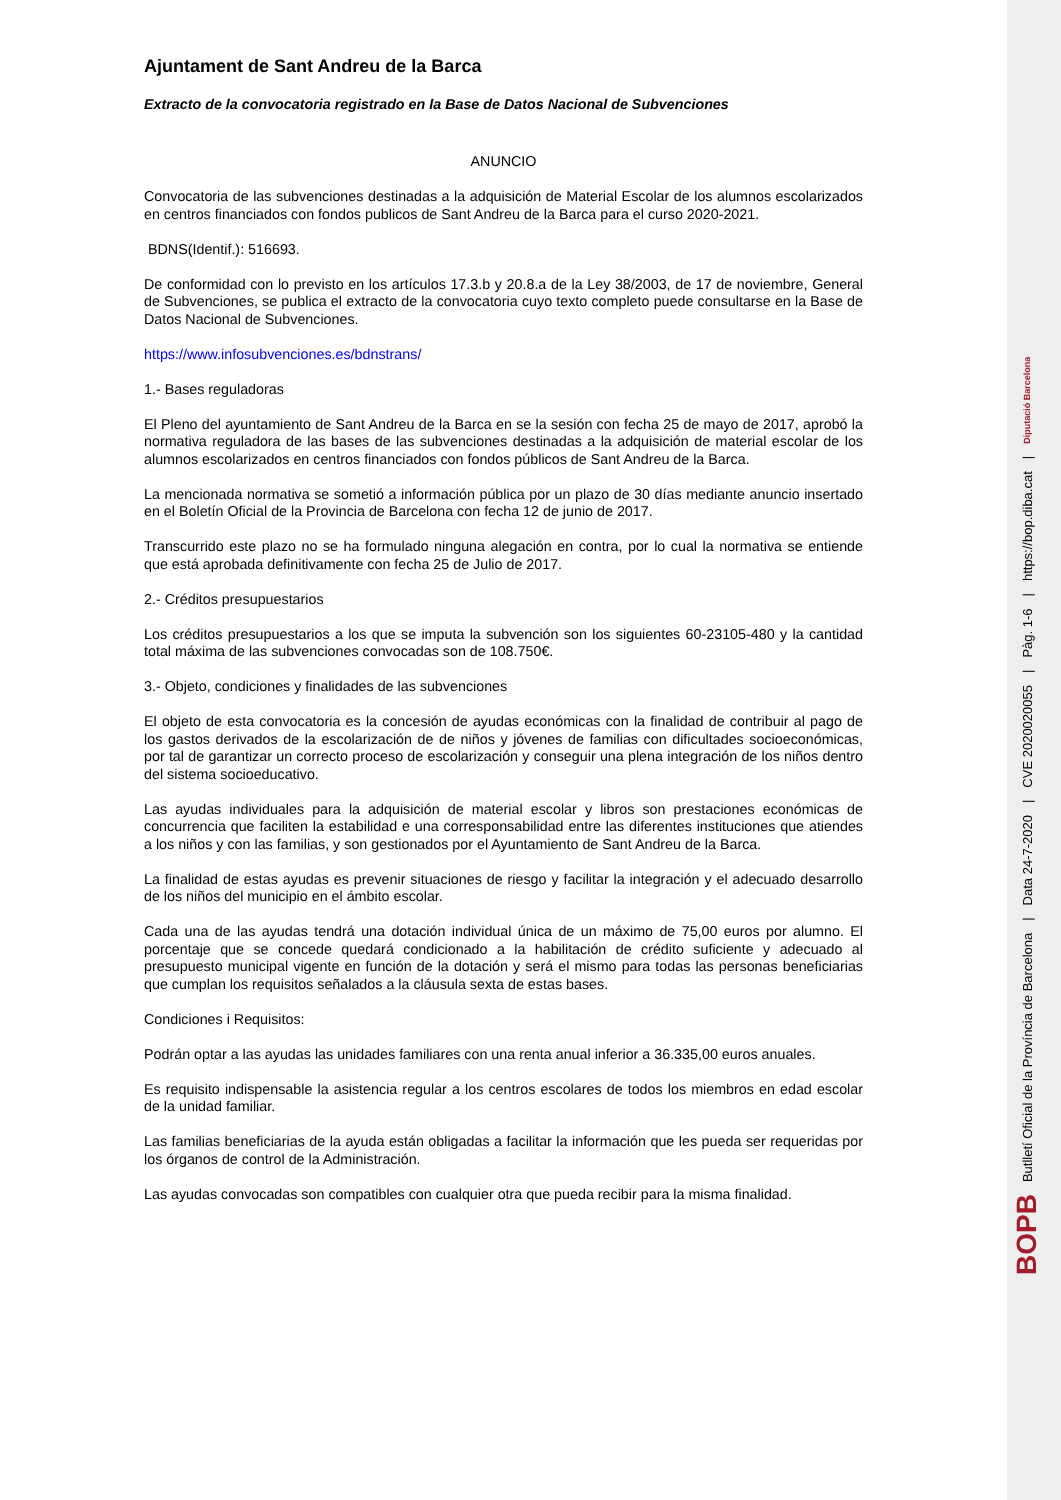Ajuntament de Sant Andreu de la Barca
Extracto de la convocatoria registrado en la Base de Datos Nacional de Subvenciones
ANUNCIO
Convocatoria de las subvenciones destinadas a la adquisición de Material Escolar de los alumnos escolarizados en centros financiados con fondos publicos de Sant Andreu de la Barca para el curso 2020-2021.
BDNS(Identif.): 516693.
De conformidad con lo previsto en los artículos 17.3.b y 20.8.a de la Ley 38/2003, de 17 de noviembre, General de Subvenciones, se publica el extracto de la convocatoria cuyo texto completo puede consultarse en la Base de Datos Nacional de Subvenciones.
https://www.infosubvenciones.es/bdnstrans/
1.- Bases reguladoras
El Pleno del ayuntamiento de Sant Andreu de la Barca en se la sesión con fecha 25 de mayo de 2017, aprobó la normativa reguladora de las bases de las subvenciones destinadas a la adquisición de material escolar de los alumnos escolarizados en centros financiados con fondos públicos de Sant Andreu de la Barca.
La mencionada normativa se sometió a información pública por un plazo de 30 días mediante anuncio insertado en el Boletín Oficial de la Provincia de Barcelona con fecha 12 de junio de 2017.
Transcurrido este plazo no se ha formulado ninguna alegación en contra, por lo cual la normativa se entiende que está aprobada definitivamente con fecha 25 de Julio de 2017.
2.- Créditos presupuestarios
Los créditos presupuestarios a los que se imputa la subvención son los siguientes 60-23105-480 y la cantidad total máxima de las subvenciones convocadas son de 108.750€.
3.- Objeto, condiciones y finalidades de las subvenciones
El objeto de esta convocatoria es la concesión de ayudas económicas con la finalidad de contribuir al pago de los gastos derivados de la escolarización de de niños y jóvenes de familias con dificultades socioeconómicas, por tal de garantizar un correcto proceso de escolarización y conseguir una plena integración de los niños dentro del sistema socioeducativo.
Las ayudas individuales para la adquisición de material escolar y libros son prestaciones económicas de concurrencia que faciliten la estabilidad e una corresponsabilidad entre las diferentes instituciones que atiendes a los niños y con las familias, y son gestionados por el Ayuntamiento de Sant Andreu de la Barca.
La finalidad de estas ayudas es prevenir situaciones de riesgo y facilitar la integración y el adecuado desarrollo de los niños del municipio en el ámbito escolar.
Cada una de las ayudas tendrá una dotación individual única de un máximo de 75,00 euros por alumno. El porcentaje que se concede quedará condicionado a la habilitación de crédito suficiente y adecuado al presupuesto municipal vigente en función de la dotación y será el mismo para todas las personas beneficiarias que cumplan los requisitos señalados a la cláusula sexta de estas bases.
Condiciones i Requisitos:
Podrán optar a las ayudas las unidades familiares con una renta anual inferior a 36.335,00 euros anuales.
Es requisito indispensable la asistencia regular a los centros escolares de todos los miembros en edad escolar de la unidad familiar.
Las familias beneficiarias de la ayuda están obligadas a facilitar la información que les pueda ser requeridas por los órganos de control de la Administración.
Las ayudas convocadas son compatibles con cualquier otra que pueda recibir para la misma finalidad.
BOPB Butlletí Oficial de la Província de Barcelona | Data 24-7-2020 | CVE 2020020055 | Pàg. 1-6 | https://bop.diba.cat | Diputació Barcelona